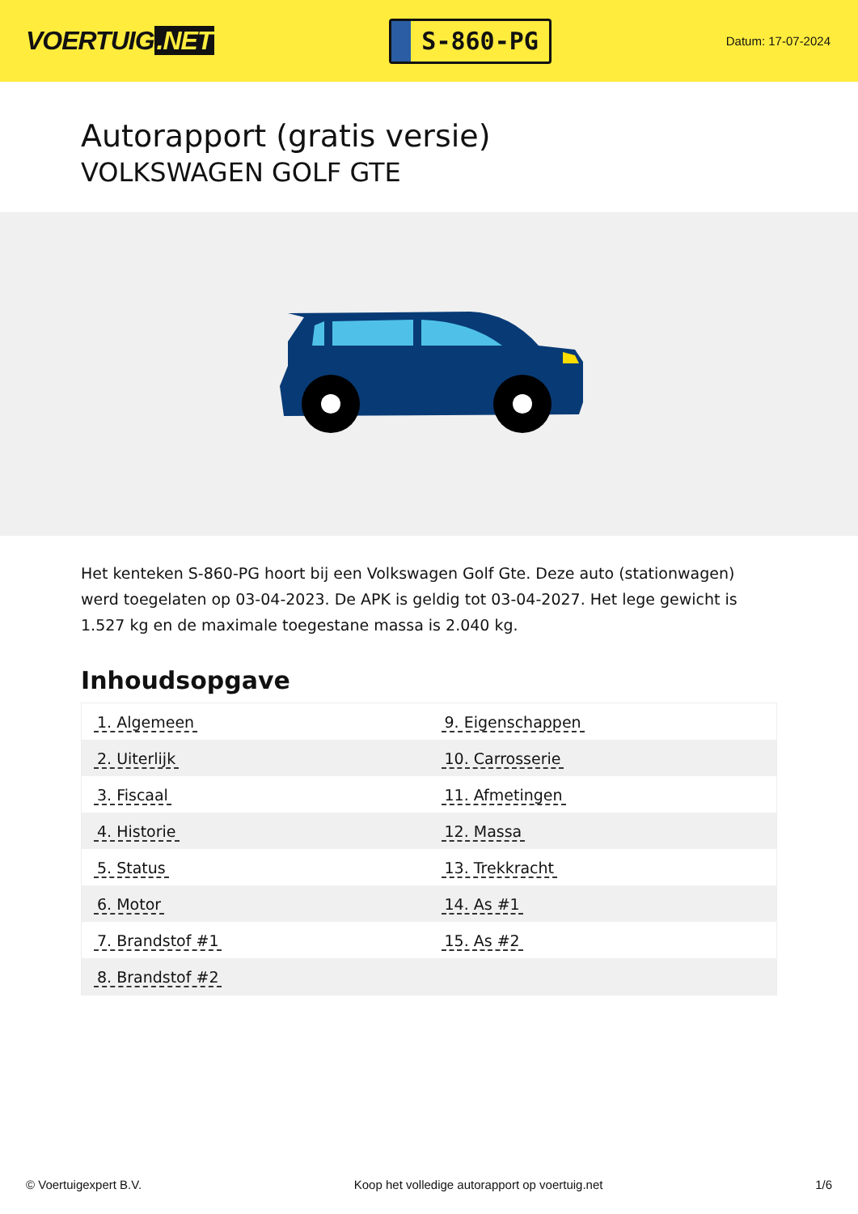VOERTUIG.NET
S-860-PG
Datum: 17-07-2024
Autorapport (gratis versie)
VOLKSWAGEN GOLF GTE
Het kenteken S-860-PG hoort bij een Volkswagen Golf Gte. Deze auto (stationwagen) werd toegelaten op 03-04-2023. De APK is geldig tot 03-04-2027. Het lege gewicht is 1.527 kg en de maximale toegestane massa is 2.040 kg.
Inhoudsopgave
| 1. Algemeen | 9. Eigenschappen |
| 2. Uiterlijk | 10. Carrosserie |
| 3. Fiscaal | 11. Afmetingen |
| 4. Historie | 12. Massa |
| 5. Status | 13. Trekkracht |
| 6. Motor | 14. As #1 |
| 7. Brandstof #1 | 15. As #2 |
| 8. Brandstof #2 | |
© Voertuigexpert B.V. Koop het volledige autorapport op voertuig.net 1/6